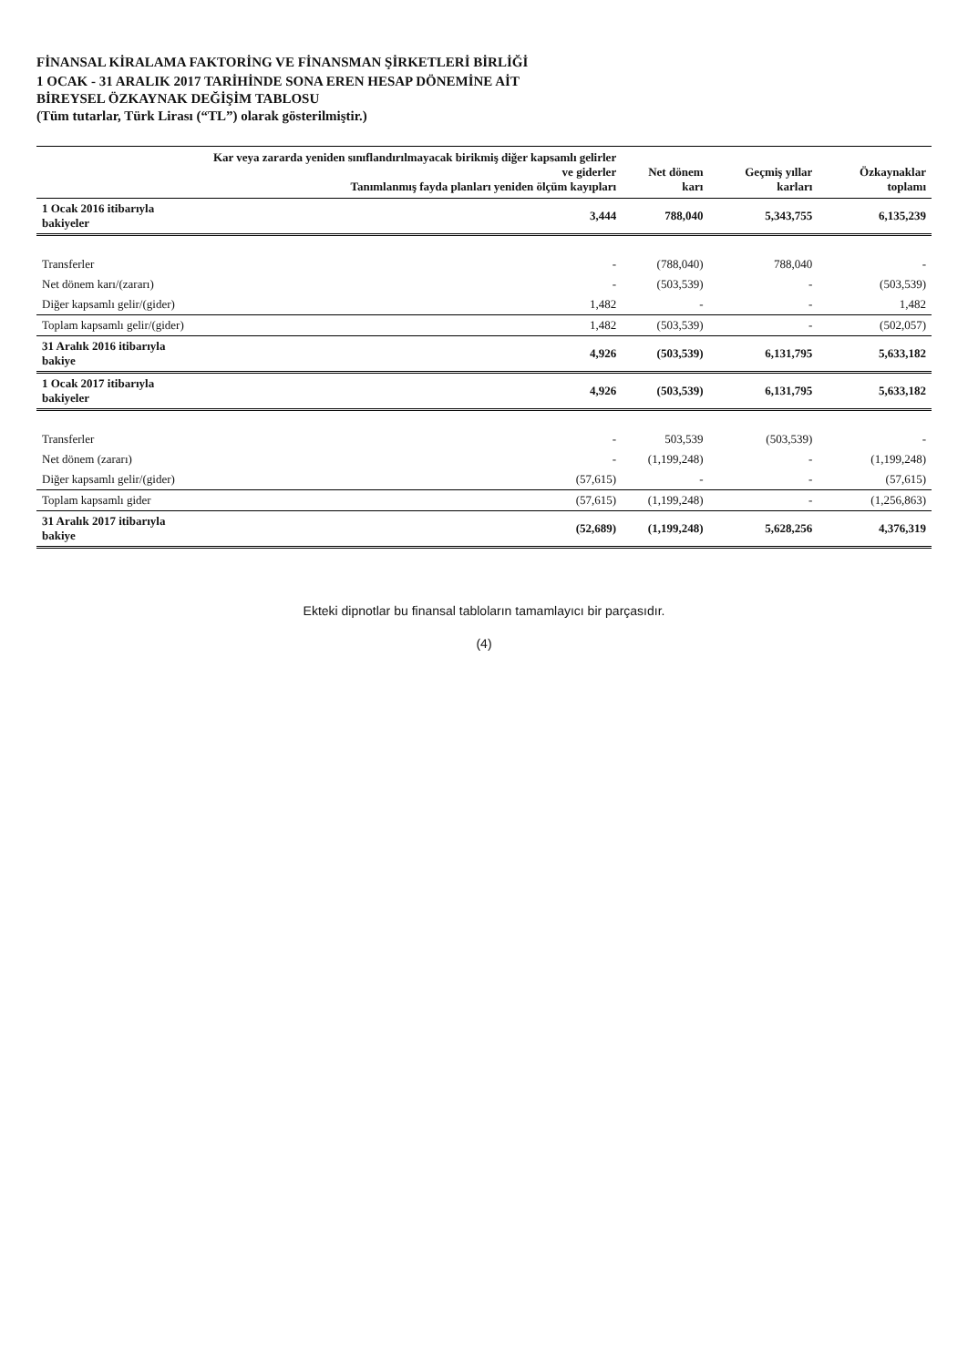FİNANSAL KİRALAMA FAKTORİNG VE FİNANSMAN ŞİRKETLERİ BİRLİĞİ
1 OCAK - 31 ARALIK 2017 TARİHİNDE SONA EREN HESAP DÖNEMİNE AİT
BİREYSEL ÖZKAYNAK DEĞİŞİM TABLOSU
(Tüm tutarlar, Türk Lirası (“TL”) olarak gösterilmiştir.)
| | Kar veya zararda yeniden sınıflandırılmayacak birikmiş diğer kapsamlı gelirler ve giderler Tanımlanmış fayda planları yeniden ölçüm kayıpları | Net dönem karı | Geçmiş yıllar karları | Özkaynaklar toplamı |
| --- | --- | --- | --- | --- |
| 1 Ocak 2016 itibarıyla bakiyeler | 3,444 | 788,040 | 5,343,755 | 6,135,239 |
| Transferler | - | (788,040) | 788,040 | - |
| Net dönem karı/(zararı) | - | (503,539) | - | (503,539) |
| Diğer kapsamlı gelir/(gider) | 1,482 | - | - | 1,482 |
| Toplam kapsamlı gelir/(gider) | 1,482 | (503,539) | - | (502,057) |
| 31 Aralık 2016 itibarıyla bakiye | 4,926 | (503,539) | 6,131,795 | 5,633,182 |
| 1 Ocak 2017 itibarıyla bakiyeler | 4,926 | (503,539) | 6,131,795 | 5,633,182 |
| Transferler | - | 503,539 | (503,539) | - |
| Net dönem (zararı) | - | (1,199,248) | - | (1,199,248) |
| Diğer kapsamlı gelir/(gider) | (57,615) | - | - | (57,615) |
| Toplam kapsamlı gider | (57,615) | (1,199,248) | - | (1,256,863) |
| 31 Aralık 2017 itibarıyla bakiye | (52,689) | (1,199,248) | 5,628,256 | 4,376,319 |
Ekteki dipnotlar bu finansal tabloların tamamlayıcı bir parçasıdır.
(4)